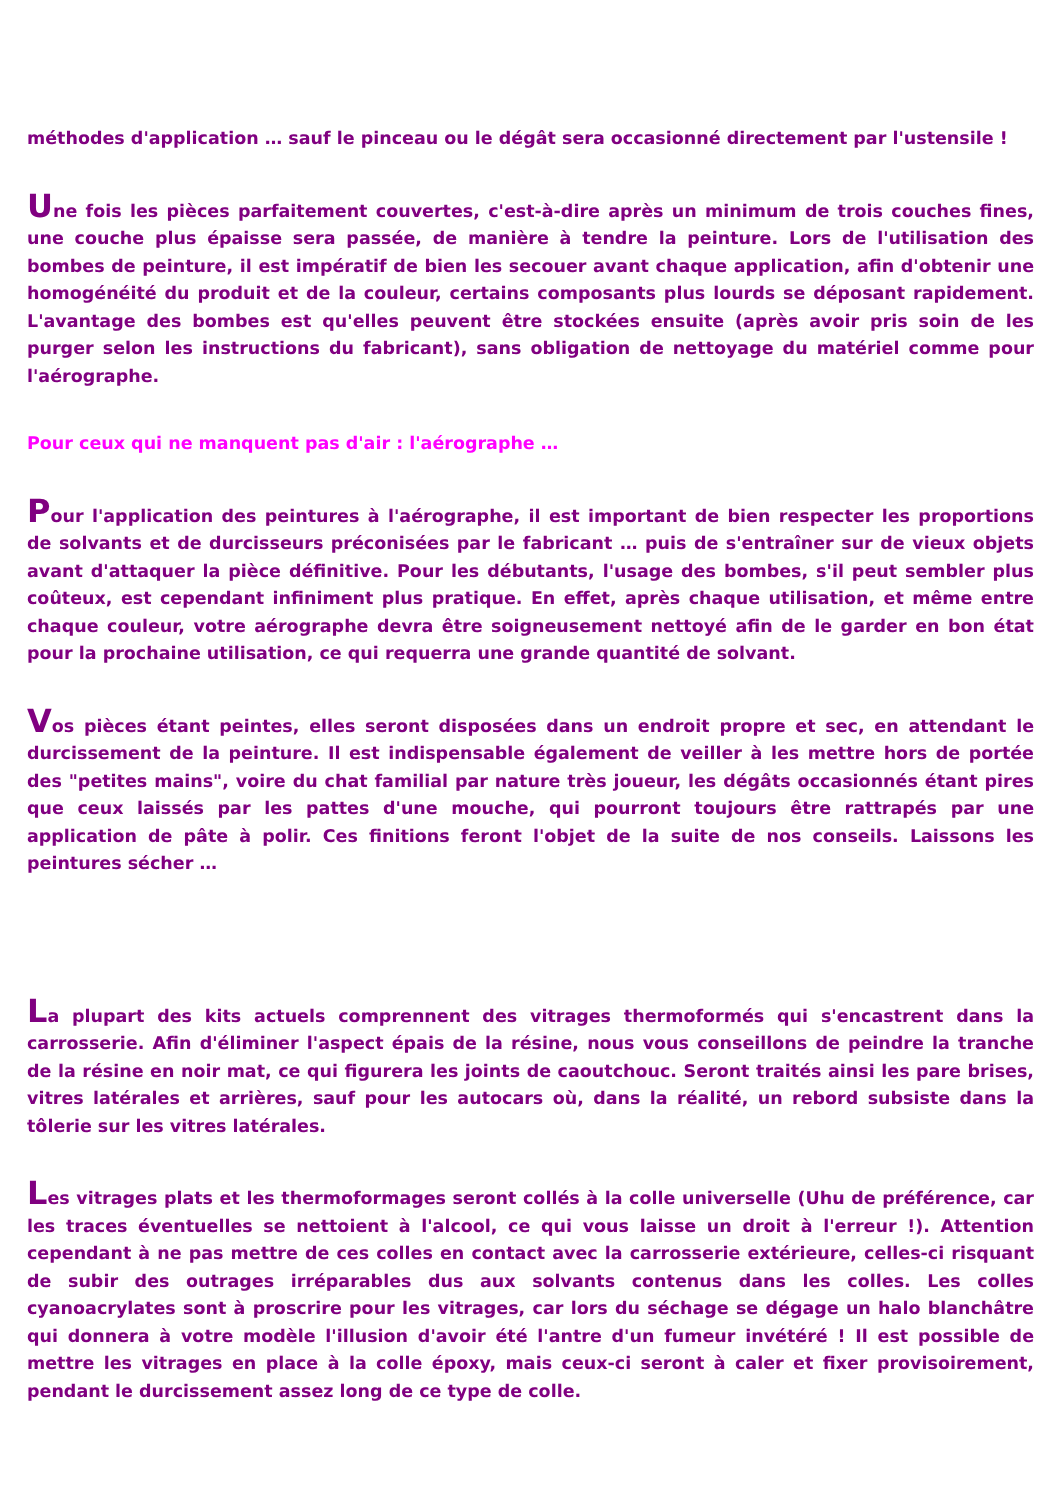méthodes d'application … sauf le pinceau ou le dégât sera occasionné directement par l'ustensile !
Une fois les pièces parfaitement couvertes, c'est-à-dire après un minimum de trois couches fines, une couche plus épaisse sera passée, de manière à tendre la peinture. Lors de l'utilisation des bombes de peinture, il est impératif de bien les secouer avant chaque application, afin d'obtenir une homogénéité du produit et de la couleur, certains composants plus lourds se déposant rapidement. L'avantage des bombes est qu'elles peuvent être stockées ensuite (après avoir pris soin de les purger selon les instructions du fabricant), sans obligation de nettoyage du matériel comme pour l'aérographe.
Pour ceux qui ne manquent pas d'air : l'aérographe …
Pour l'application des peintures à l'aérographe, il est important de bien respecter les proportions de solvants et de durcisseurs préconisées par le fabricant … puis de s'entraîner sur de vieux objets avant d'attaquer la pièce définitive. Pour les débutants, l'usage des bombes, s'il peut sembler plus coûteux, est cependant infiniment plus pratique. En effet, après chaque utilisation, et même entre chaque couleur, votre aérographe devra être soigneusement nettoyé afin de le garder en bon état pour la prochaine utilisation, ce qui requerra une grande quantité de solvant.
Vos pièces étant peintes, elles seront disposées dans un endroit propre et sec, en attendant le durcissement de la peinture. Il est indispensable également de veiller à les mettre hors de portée des "petites mains", voire du chat familial par nature très joueur, les dégâts occasionnés étant pires que ceux laissés par les pattes d'une mouche, qui pourront toujours être rattrapés par une application de pâte à polir. Ces finitions feront l'objet de la suite de nos conseils. Laissons les peintures sécher …
La plupart des kits actuels comprennent des vitrages thermoformés qui s'encastrent dans la carrosserie. Afin d'éliminer l'aspect épais de la résine, nous vous conseillons de peindre la tranche de la résine en noir mat, ce qui figurera les joints de caoutchouc. Seront traités ainsi les pare brises, vitres latérales et arrières, sauf pour les autocars où, dans la réalité, un rebord subsiste dans la tôlerie sur les vitres latérales.
Les vitrages plats et les thermoformages seront collés à la colle universelle (Uhu de préférence, car les traces éventuelles se nettoient à l'alcool, ce qui vous laisse un droit à l'erreur !). Attention cependant à ne pas mettre de ces colles en contact avec la carrosserie extérieure, celles-ci risquant de subir des outrages irréparables dus aux solvants contenus dans les colles. Les colles cyanoacrylates sont à proscrire pour les vitrages, car lors du séchage se dégage un halo blanchâtre qui donnera à votre modèle l'illusion d'avoir été l'antre d'un fumeur invétéré ! Il est possible de mettre les vitrages en place à la colle époxy, mais ceux-ci seront à caler et fixer provisoirement, pendant le durcissement assez long de ce type de colle.